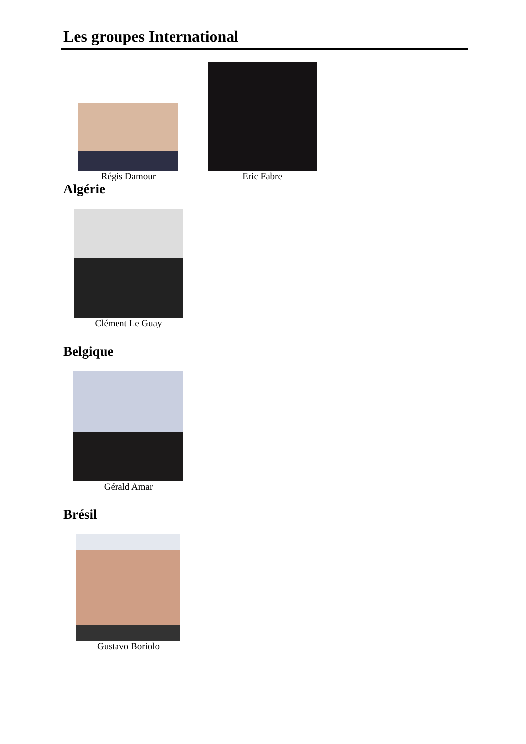Les groupes International
Régis Damour
Eric Fabre
Algérie
Clément Le Guay
Belgique
Gérald Amar
Brésil
Gustavo Boriolo